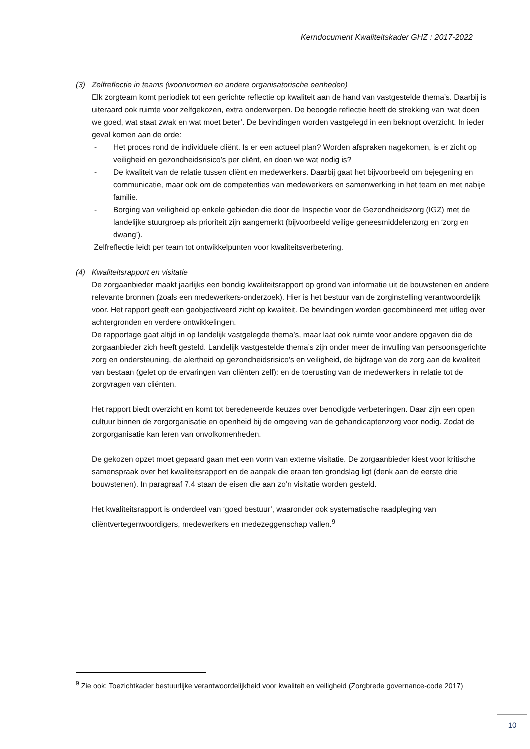Kerndocument Kwaliteitskader GHZ : 2017-2022
(3) Zelfreflectie in teams (woonvormen en andere organisatorische eenheden)
Elk zorgteam komt periodiek tot een gerichte reflectie op kwaliteit aan de hand van vastgestelde thema’s. Daarbij is uiteraard ook ruimte voor zelfgekozen, extra onderwerpen. De beoogde reflectie heeft de strekking van ‘wat doen we goed, wat staat zwak en wat moet beter’. De bevindingen worden vastgelegd in een beknopt overzicht. In ieder geval komen aan de orde:
- Het proces rond de individuele cliënt. Is er een actueel plan? Worden afspraken nagekomen, is er zicht op veiligheid en gezondheidsrisico’s per cliënt, en doen we wat nodig is?
- De kwaliteit van de relatie tussen cliënt en medewerkers. Daarbij gaat het bijvoorbeeld om bejegening en communicatie, maar ook om de competenties van medewerkers en samenwerking in het team en met nabije familie.
- Borging van veiligheid op enkele gebieden die door de Inspectie voor de Gezondheidszorg (IGZ) met de landelijke stuurgroep als prioriteit zijn aangemerkt (bijvoorbeeld veilige geneesmiddelenzorg en ‘zorg en dwang’).
Zelfreflectie leidt per team tot ontwikkelpunten voor kwaliteitsverbetering.
(4) Kwaliteitsrapport en visitatie
De zorgaanbieder maakt jaarlijks een bondig kwaliteitsrapport op grond van informatie uit de bouwstenen en andere relevante bronnen (zoals een medewerkers-onderzoek). Hier is het bestuur van de zorginstelling verantwoordelijk voor. Het rapport geeft een geobjectiveerd zicht op kwaliteit. De bevindingen worden gecombineerd met uitleg over achtergronden en verdere ontwikkelingen.
De rapportage gaat altijd in op landelijk vastgelegde thema’s, maar laat ook ruimte voor andere opgaven die de zorgaanbieder zich heeft gesteld. Landelijk vastgestelde thema’s zijn onder meer de invulling van persoonsgerichte zorg en ondersteuning, de alertheid op gezondheidsrisico’s en veiligheid, de bijdrage van de zorg aan de kwaliteit van bestaan (gelet op de ervaringen van cliënten zelf); en de toerusting van de medewerkers in relatie tot de zorgvragen van cliënten.
Het rapport biedt overzicht en komt tot beredeneerde keuzes over benodigde verbeteringen. Daar zijn een open cultuur binnen de zorgorganisatie en openheid bij de omgeving van de gehandicaptenzorg voor nodig. Zodat de zorgorganisatie kan leren van onvolkomenheden.
De gekozen opzet moet gepaard gaan met een vorm van externe visitatie. De zorgaanbieder kiest voor kritische samenspraak over het kwaliteitsrapport en de aanpak die eraan ten grondslag ligt (denk aan de eerste drie bouwstenen). In paragraaf 7.4 staan de eisen die aan zo’n visitatie worden gesteld.
Het kwaliteitsrapport is onderdeel van ‘goed bestuur’, waaronder ook systematische raadpleging van cliëntvertegenwoordigers, medewerkers en medezeggenschap vallen.<sup>9</sup>
<sup>9</sup> Zie ook: Toezichtkader bestuurlijke verantwoordelijkheid voor kwaliteit en veiligheid (Zorgbrede governance-code 2017)
10